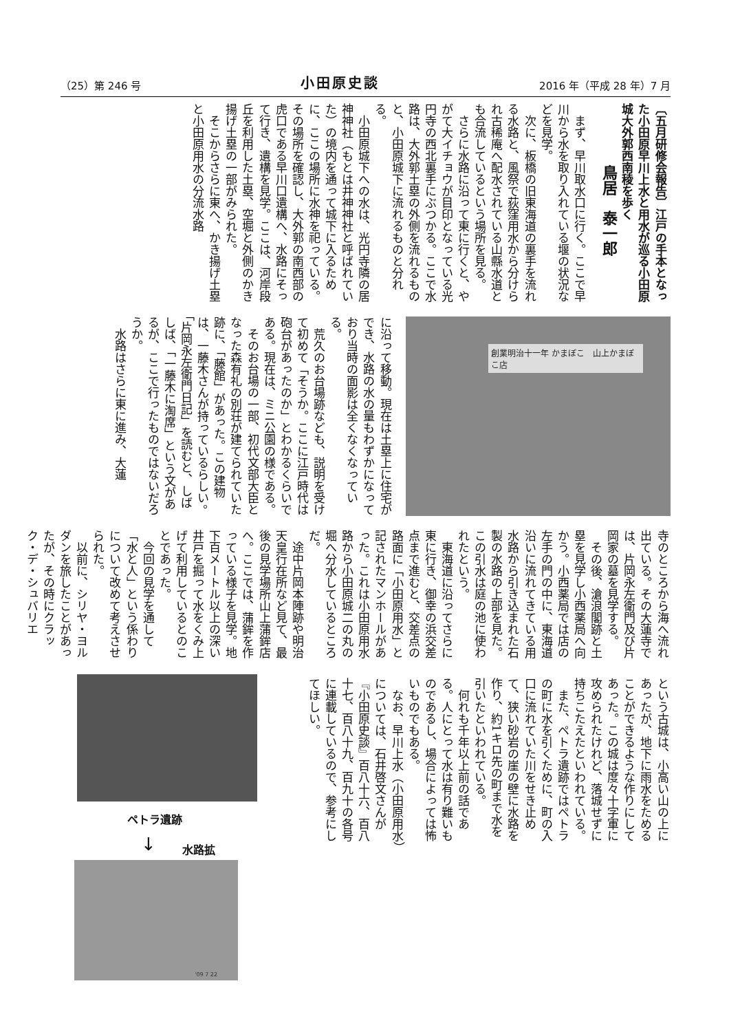（25）第 246 号 小田原史談 2016 年（平成 28 年）7 月
〔五月研修会報告〕江戸の手本となった小田原早川上水と用水が巡る小田原城大外郭西南稜を歩く
鳥居　泰一郎
まず、早川取水口に行く。ここで早川から水を取り入れている堰の状況などを見学。
次に、板橋の旧東海道の裏手を流れる水路と、風祭で荻窪用水から分けられ古稀庵へ配水されている山縣水道とも合流しているという場所を見る。
さらに水路に沿って東に行くと、やがて大イチョウが目印となっている光円寺の西北裏手にぶつかる。ここで水路は、大外郭土塁の外側を流れるものと、小田原城下に流れるものと分れる。
小田原城下への水は、光円寺隣の居神神社（もとは井神神社と呼ばれていた）の境内を通って城下に入るために、ここの場所に水神を祀っている。その場所を確認し、大外郭の南西部の虎口である早川口遺構へ、水路にそって行き、遺構を見学。ここは、河岸段丘を利用した土塁、空堀と外側のかき揚げ土塁の一部がみられた。
そこからさらに東へ、かき揚げ土塁と小田原用水の分流水路
創業明治十一年 かまぼこ　山上かまぼこ店
に沿って移動。現在は土塁上に住宅ができ、水路の水の量もわずかになっており当時の面影は全くなくなっている。
荒久のお台場跡なども、説明を受けて初めて「そうか。ここに江戸時代は砲台があったのか」とわかるくらいである。現在は、ミニ公園の様である。
そのお台場の一部、初代文部大臣となった森有礼の別荘が建てられていた跡に、「藤館」があった。この建物は、一藤木さんが持っているらしい。「片岡永左衛門日記」を読むと、しばしば、「一藤木に淘席」という文があるが、ここで行ったものではないだろうか。
水路はさらに東に進み、大蓮
寺のところから海へ流れ出ている。その大蓮寺では、片岡永左衛門及び片岡家の墓を見学する。
その後、滄浪閣跡と土塁を見学し小西薬局へ向かう。小西薬局では店の左手の門の中に、東海道沿いに流れてきている用水路から引き込まれた石製の水路の上部を見た。この引水は庭の池に使われたという。
東海道に沿ってさらに東に行き、御幸の浜交差点まで進むと、交差点の路面に「小田原用水」と記されたマンホールがあった。これは小田原用水路から小田原城二の丸の堀へ分水しているところだ。
途中片岡本陣跡や明治天皇行在所など見て、最後の見学場所山上蒲鉾店へ。ここでは、蒲鉾を作っている様子を見学。地下百メートル以上の深い井戸を掘って水をくみ上げて利用しているとのことであった。
今回の見学を通して「水と人」という係わりについて改めて考えさせられた。
以前に、シリヤ・ヨルダンを旅したことがあったが、その時にクラック・デ・シュバリエ
という古城は、小高い山の上にあったが、地下に雨水をためることができるような作りにしてあった。この城は度々十字軍に攻められたけれど、落城せずに持ちこたえたといわれている。
また、ペトラ遺跡ではペトラの町に水を引くために、町の入口に流れていた川をせき止めて、狭い砂岩の崖の壁に水路を作り、約1キロ先の町まで水を引いたといわれている。
何れも千年以上前の話である。人にとって水は有り難いものであるし、場合によっては怖いものでもある。
なお、早川上水（小田原用水）については、石井啓文さんが『小田原史談』百八十六、百八十七、百八十九、百九十の各号に連載しているので、参考にしてほしい。
ペトラ遺跡
↓ 水路拡
'09 7 22